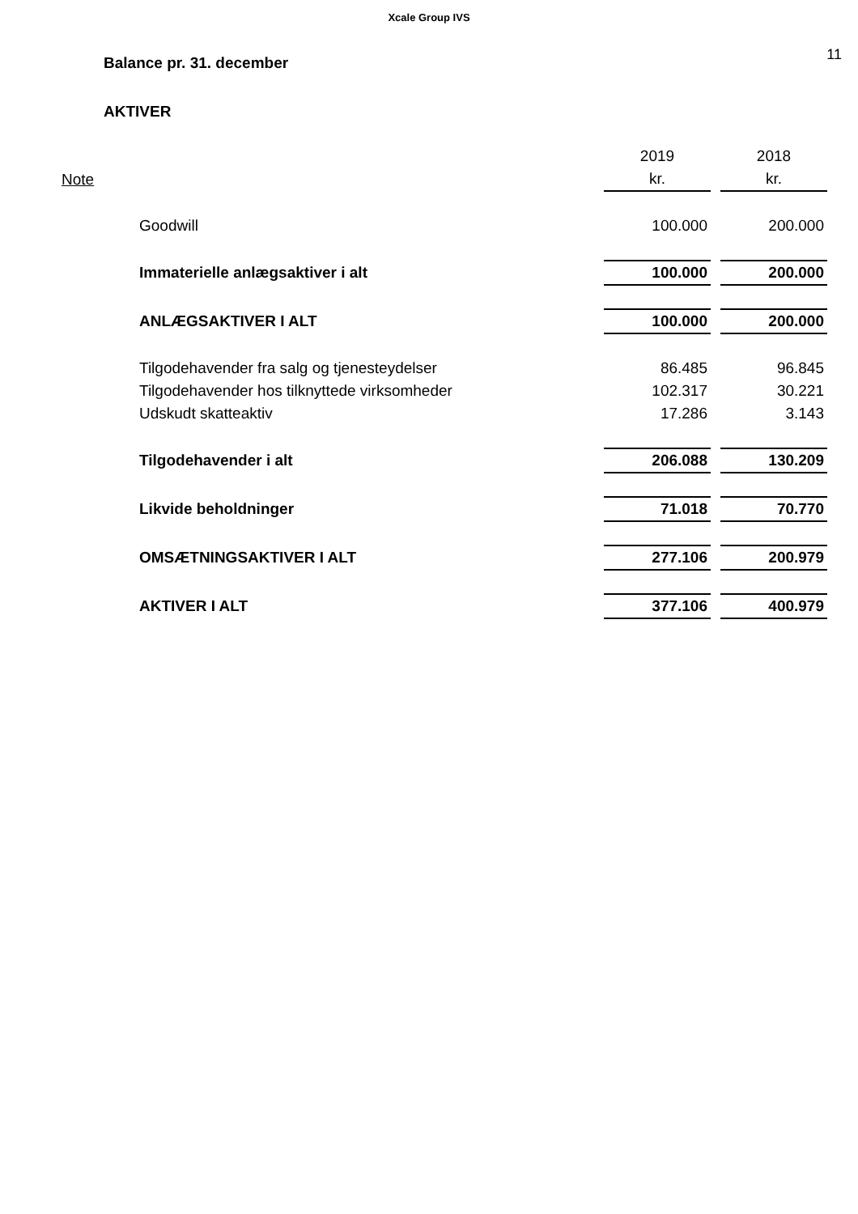Xcale Group IVS
Balance pr. 31. december
11
AKTIVER
| | | 2019 | | 2018 |
| Note | | kr. | | kr. |
| | Goodwill | 100.000 | | 200.000 |
| | Immaterielle anlægsaktiver i alt | 100.000 | | 200.000 |
| | ANLÆGSAKTIVER I ALT | 100.000 | | 200.000 |
| | Tilgodehavender fra salg og tjenesteydelser | 86.485 | | 96.845 |
| | Tilgodehavender hos tilknyttede virksomheder | 102.317 | | 30.221 |
| | Udskudt skatteaktiv | 17.286 | | 3.143 |
| | Tilgodehavender i alt | 206.088 | | 130.209 |
| | Likvide beholdninger | 71.018 | | 70.770 |
| | OMSÆTNINGSAKTIVER I ALT | 277.106 | | 200.979 |
| | AKTIVER I ALT | 377.106 | | 400.979 |